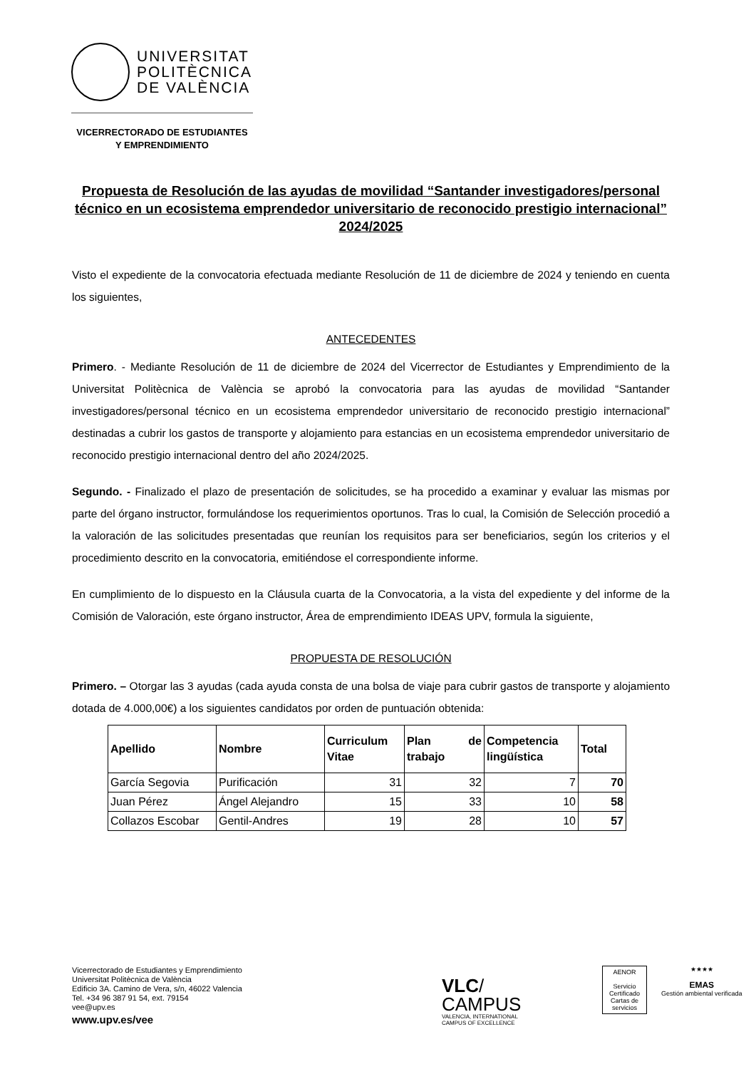UNIVERSITAT
POLITÈCNICA
DE VALÈNCIA
VICERRECTORADO DE ESTUDIANTES
Y EMPRENDIMIENTO
Propuesta de Resolución de las ayudas de movilidad “Santander investigadores/personal técnico en un ecosistema emprendedor universitario de reconocido prestigio internacional” 2024/2025
Visto el expediente de la convocatoria efectuada mediante Resolución de 11 de diciembre de 2024 y teniendo en cuenta los siguientes,
ANTECEDENTES
Primero. - Mediante Resolución de 11 de diciembre de 2024 del Vicerrector de Estudiantes y Emprendimiento de la Universitat Politècnica de València se aprobó la convocatoria para las ayudas de movilidad “Santander investigadores/personal técnico en un ecosistema emprendedor universitario de reconocido prestigio internacional” destinadas a cubrir los gastos de transporte y alojamiento para estancias en un ecosistema emprendedor universitario de reconocido prestigio internacional dentro del año 2024/2025.
Segundo. - Finalizado el plazo de presentación de solicitudes, se ha procedido a examinar y evaluar las mismas por parte del órgano instructor, formulándose los requerimientos oportunos. Tras lo cual, la Comisión de Selección procedió a la valoración de las solicitudes presentadas que reunían los requisitos para ser beneficiarios, según los criterios y el procedimiento descrito en la convocatoria, emitiéndose el correspondiente informe.
En cumplimiento de lo dispuesto en la Cláusula cuarta de la Convocatoria, a la vista del expediente y del informe de la Comisión de Valoración, este órgano instructor, Área de emprendimiento IDEAS UPV, formula la siguiente,
PROPUESTA DE RESOLUCIÓN
Primero. – Otorgar las 3 ayudas (cada ayuda consta de una bolsa de viaje para cubrir gastos de transporte y alojamiento dotada de 4.000,00€) a los siguientes candidatos por orden de puntuación obtenida:
| Apellido | Nombre | Curriculum Vitae | Plan de trabajo | Competencia lingüística | Total |
| --- | --- | --- | --- | --- | --- |
| García Segovia | Purificación | 31 | 32 | 7 | 70 |
| Juan Pérez | Ángel Alejandro | 15 | 33 | 10 | 58 |
| Collazos Escobar | Gentil-Andres | 19 | 28 | 10 | 57 |
Vicerrectorado de Estudiantes y Emprendimiento
Universitat Politècnica de València
Edificio 3A. Camino de Vera, s/n, 46022 Valencia
Tel. +34 96 387 91 54, ext. 79154
vee@upv.es
www.upv.es/vee
VLC/
CAMPUS
VALENCIA, INTERNATIONAL
CAMPUS OF EXCELLENCE
AENOR
Servicio Certificado
Cartas de servicios
★★★★
EMAS
Gestión ambiental verificada